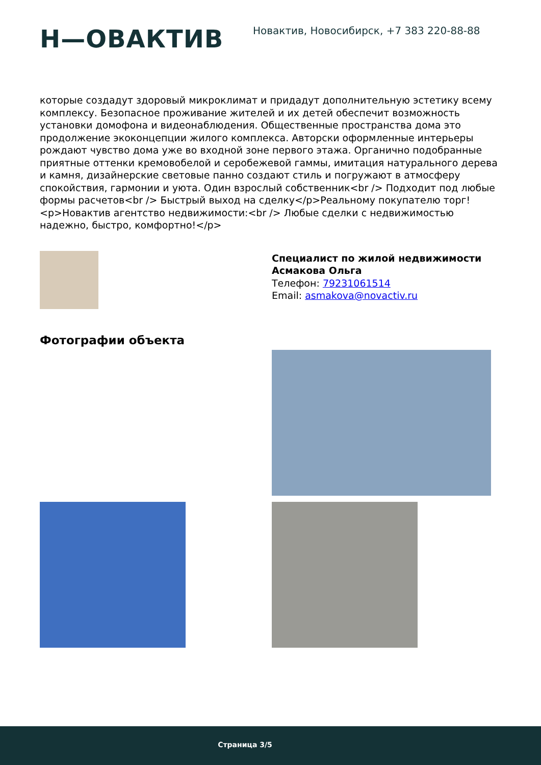Н—ОВАКТИВ
Новактив, Новосибирск, +7 383 220-88-88
которые создадут здоровый микроклимат и придадут дополнительную эстетику всему комплексу. Безопасное проживание жителей и их детей обеспечит возможность установки домофона и видеонаблюдения. Общественные пространства дома это продолжение экоконцепции жилого комплекса. Авторски оформленные интерьеры рождают чувство дома уже во входной зоне первого этажа. Органично подобранные приятные оттенки кремовобелой и серобежевой гаммы, имитация натурального дерева и камня, дизайнерские световые панно создают стиль и погружают в атмосферу спокойствия, гармонии и уюта. Один взрослый собственник<br /> Подходит под любые формы расчетов<br /> Быстрый выход на сделку</p>Реальному покупателю торг!
<p>Новактив агентство недвижимости:<br /> Любые сделки с недвижимостью надежно, быстро, комфортно!</p>
Специалист по жилой недвижимости
Асмакова Ольга
Телефон: 79231061514
Email: asmakova@novactiv.ru
Фотографии объекта
Страница 3/5